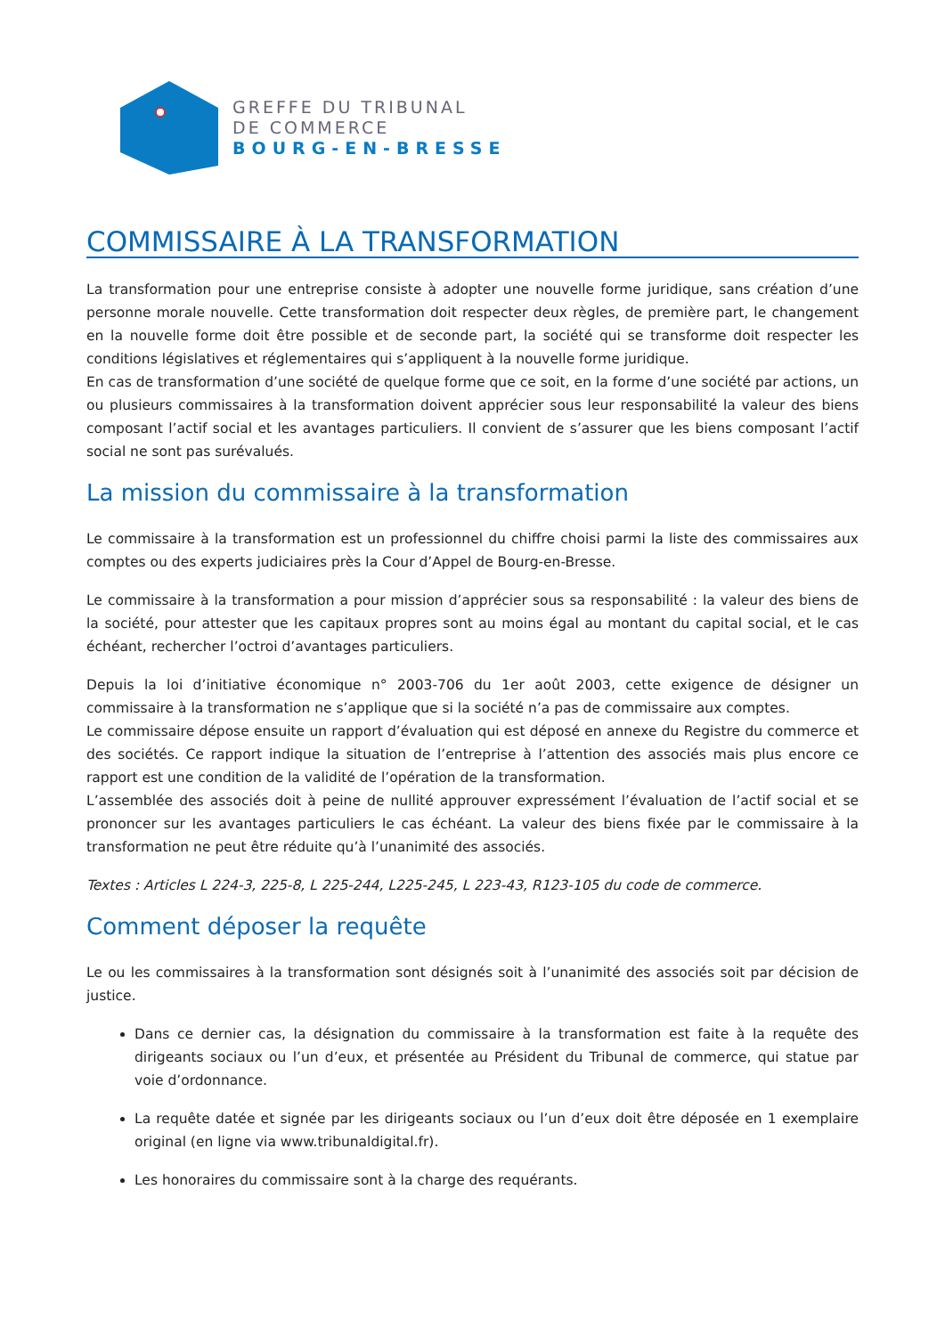GREFFE DU TRIBUNAL
DE COMMERCE
BOURG-EN-BRESSE
COMMISSAIRE À LA TRANSFORMATION
La transformation pour une entreprise consiste à adopter une nouvelle forme juridique, sans création d’une personne morale nouvelle. Cette transformation doit respecter deux règles, de première part, le changement en la nouvelle forme doit être possible et de seconde part, la société qui se transforme doit respecter les conditions législatives et réglementaires qui s’appliquent à la nouvelle forme juridique.
En cas de transformation d’une société de quelque forme que ce soit, en la forme d’une société par actions, un ou plusieurs commissaires à la transformation doivent apprécier sous leur responsabilité la valeur des biens composant l’actif social et les avantages particuliers. Il convient de s’assurer que les biens composant l’actif social ne sont pas surévalués.
La mission du commissaire à la transformation
Le commissaire à la transformation est un professionnel du chiffre choisi parmi la liste des commissaires aux comptes ou des experts judiciaires près la Cour d’Appel de Bourg-en-Bresse.
Le commissaire à la transformation a pour mission d’apprécier sous sa responsabilité : la valeur des biens de la société, pour attester que les capitaux propres sont au moins égal au montant du capital social, et le cas échéant, rechercher l’octroi d’avantages particuliers.
Depuis la loi d’initiative économique n° 2003-706 du 1er août 2003, cette exigence de désigner un commissaire à la transformation ne s’applique que si la société n’a pas de commissaire aux comptes.
Le commissaire dépose ensuite un rapport d’évaluation qui est déposé en annexe du Registre du commerce et des sociétés. Ce rapport indique la situation de l’entreprise à l’attention des associés mais plus encore ce rapport est une condition de la validité de l’opération de la transformation.
L’assemblée des associés doit à peine de nullité approuver expressément l’évaluation de l’actif social et se prononcer sur les avantages particuliers le cas échéant. La valeur des biens fixée par le commissaire à la transformation ne peut être réduite qu’à l’unanimité des associés.
Textes : Articles L 224-3, 225-8, L 225-244, L225-245, L 223-43, R123-105 du code de commerce.
Comment déposer la requête
Le ou les commissaires à la transformation sont désignés soit à l’unanimité des associés soit par décision de justice.
Dans ce dernier cas, la désignation du commissaire à la transformation est faite à la requête des dirigeants sociaux ou l’un d’eux, et présentée au Président du Tribunal de commerce, qui statue par voie d’ordonnance.
La requête datée et signée par les dirigeants sociaux ou l’un d’eux doit être déposée en 1 exemplaire original (en ligne via www.tribunaldigital.fr).
Les honoraires du commissaire sont à la charge des requérants.